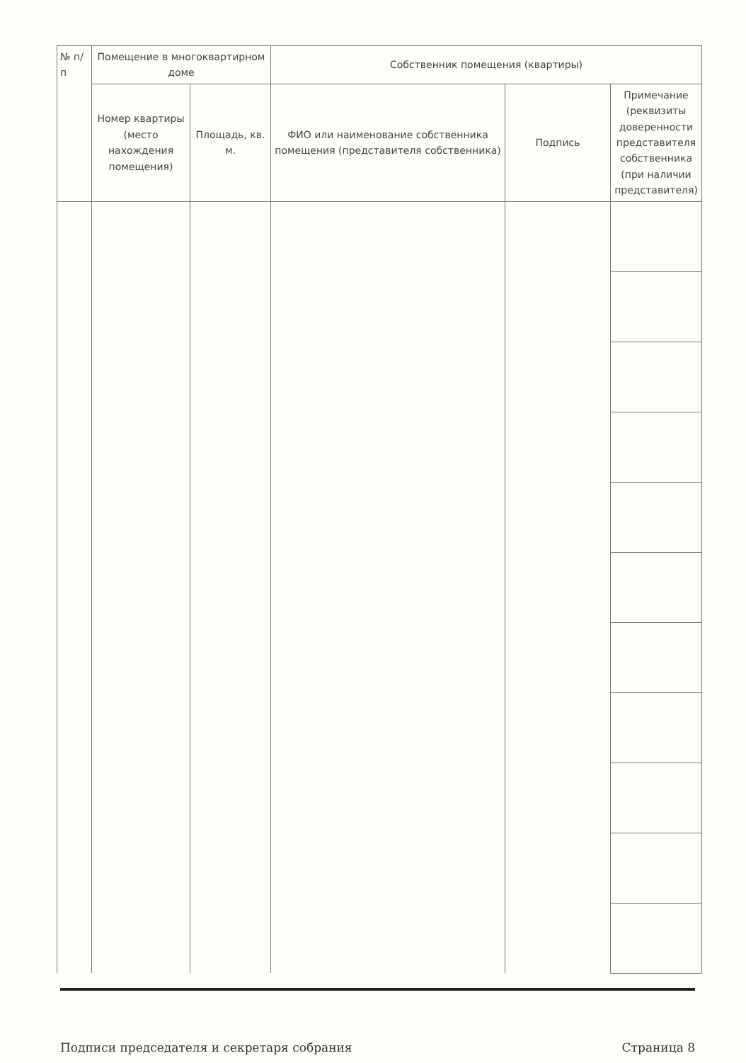| № п/п | Помещение в многоквартирном доме | | Собственник помещения (квартиры) | | |
| --- | --- | --- | --- | --- | --- |
| | Номер квартиры (место нахождения помещения) | Площадь, кв. м. | ФИО или наименование собственника помещения (представителя собственника) | Подпись | Примечание (реквизиты доверенности представителя собственника (при наличии представителя) |
Подписи председателя и секретаря собрания Страница 8